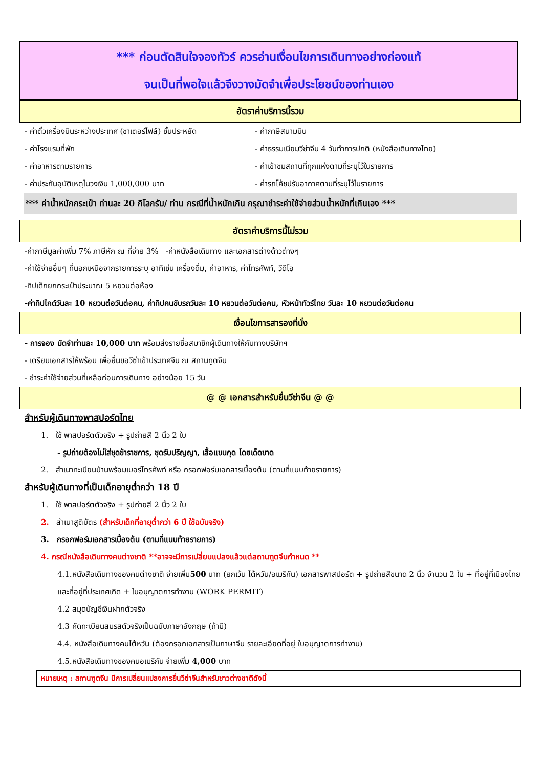*** ก่อนตัดสินใจจองทัวร์ ควรอ่านเงื่อนไขการเดินทางอย่างถ่องแท้
จนเป็นที่พอใจแล้วจึงวางมัดจำเพื่อประโยชน์ของท่านเอง
อัตราค่าบริการนี้รวม
- ค่าตั๋วเครื่องบินระหว่างประเทศ (ชาเตอร์ไฟล์) ชั้นประหยัด
- ค่าภาษีสนามบิน
- ค่าโรงแรมที่พัก
- ค่าธรรมเนียมวีซ่าจีน 4 วันทำการปกติ (หนังสือเดินทางไทย)
- ค่าอาหารตามรายการ
- ค่าเข้าชมสถานที่ทุกแห่งตามที่ระบุไว้ในรายการ
- ค่าประกันอุบัติเหตุในวงเงิน 1,000,000 บาท
- ค่ารถโค้ชปรับอากาศตามที่ระบุไว้ในรายการ
*** ค่าน้ำหนักกระเป๋า ท่านละ 20 กิโลกรัม/ ท่าน กรณีที่น้ำหนักเกิน กรุณาชำระค่าใช้จ่ายส่วนน้ำหนักที่เกินเอง ***
อัตราค่าบริการนี้ไม่รวม
-ค่าภาษีมูลค่าเพิ่ม 7% ภาษีหัก ณ ที่จ่าย 3% -ค่าหนังสือเดินทาง และเอกสารต่างด้าวต่างๆ
-ค่าใช้จ่ายอื่นๆ ที่นอกเหนือจากรายการระบุ อาทิเช่น เครื่องดื่ม, ค่าอาหาร, ค่าโทรศัพท์, วีดีโอ
-ทิปเด็กยกกระเป๋าประมาณ 5 หยวนต่อห้อง
-ค่าทิปไกด์วันละ 10 หยวนต่อวันต่อคน, ค่าทิปคนขับรถวันละ 10 หยวนต่อวันต่อคน, หัวหน้าทัวร์ไทย วันละ 10 หยวนต่อวันต่อคน
เงื่อนไขการสารองที่นั่ง
- การจอง มัดจำท่านละ 10,000 บาท พร้อมส่งรายชื่อสมาชิกผู้เดินทางให้กับทางบริษัทฯ
- เตรียมเอกสารให้พร้อม เพื่อยื่นขอวีซ่าเข้าประเทศจีน ณ สถานทูตจีน
- ชำระค่าใช้จ่ายส่วนที่เหลือก่อนการเดินทาง อย่างน้อย 15 วัน
@ @ เอกสารสำหรับยื่นวีซ่าจีน @ @
สำหรับผู้เดินทางพาสปอร์ตไทย
1. ใช้ พาสปอร์ตตัวจริง + รูปถ่ายสี 2 นิ้ว 2 ใบ
- รูปถ่ายต้องไม่ใส่ชุดข้าราชการ, ชุดรับปริญญา, เสื้อแขนกุด โดยเด็ดขาด
2. สำเนาทะเบียนบ้านพร้อมเบอร์โทรศัพท์ หรือ กรอกฟอร์มเอกสารเบื้องต้น (ตามที่แนบท้ายรายการ)
สำหรับผู้เดินทางที่เป็นเด็กอายุต่ำกว่า 18 ปี
1. ใช้ พาสปอร์ตตัวจริง + รูปถ่ายสี 2 นิ้ว 2 ใบ
2. สำเนาสูติบัตร (สำหรับเด็กที่อายุต่ำกว่า 6 ปี ใช้ฉบับจริง)
3. กรอกฟอร์มเอกสารเบื้องต้น (ตามที่แนบท้ายรายการ)
4. กรณีหนังสือเดินทางคนต่างชาติ **อาจจะมีการเปลี่ยนแปลงแล้วแต่สถานฑูตจีนกำหนด **
4.1.หนังสือเดินทางของคนต่างชาติ จ่ายเพิ่ม500 บาท (ยกเว้น ไต้หวัน/อเมริกัน) เอกสารพาสปอร์ต + รูปถ่ายสีขนาด 2 นิ้ว จำนวน 2 ใบ + ที่อยู่ที่เมืองไทย และที่อยู่ที่ประเทศเกิด + ใบอนุญาตการทำงาน (WORK PERMIT)
4.2 สมุดบัญชีเงินฝากตัวจริง
4.3 คัดทะเบียนสมรสตัวจริงเป็นฉบับภาษาอังกฤษ (ถ้ามี)
4.4. หนังสือเดินทางคนไต้หวัน (ต้องกรอกเอกสารเป็นภาษาจีน รายละเอียดที่อยู่ ใบอนุญาตการทำงาน)
4.5.หนังสือเดินทางของคนอเมริกัน จ่ายเพิ่ม 4,000 บาท
หมายเหตุ : สถานฑูตจีน มีการเปลี่ยนแปลงการยื่นวีซ่าจีนสำหรับชาวต่างชาติดังนี้